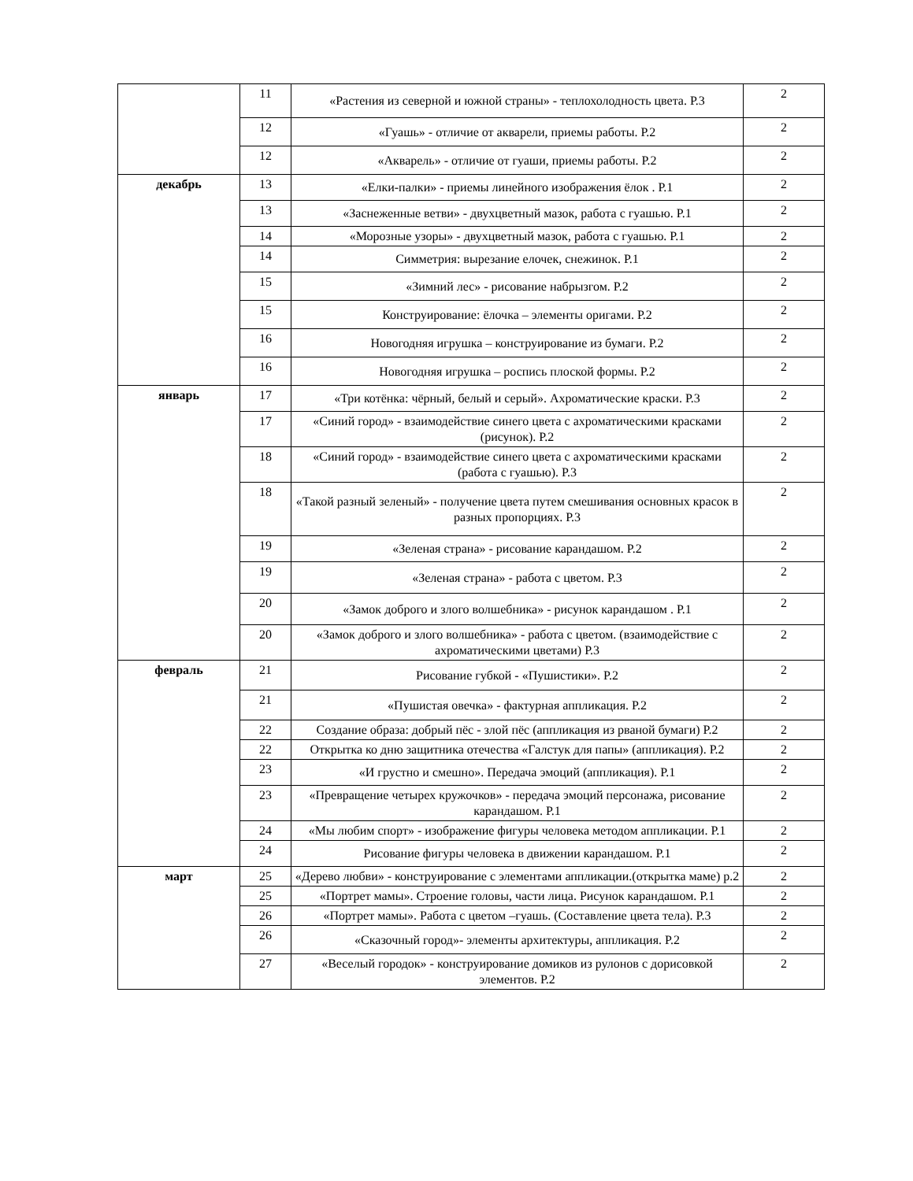| | 11 | «Растения из северной и южной страны» - теплохолодность цвета. Р.3 | 2 |
| | 12 | «Гуашь» - отличие от акварели, приемы работы. Р.2 | 2 |
| | 12 | «Акварель» - отличие от гуаши, приемы работы. Р.2 | 2 |
| декабрь | 13 | «Елки-палки» - приемы линейного изображения ёлок . Р.1 | 2 |
| | 13 | «Заснеженные ветви» - двухцветный мазок, работа с гуашью. Р.1 | 2 |
| | 14 | «Морозные узоры» - двухцветный мазок, работа с гуашью. Р.1 | 2 |
| | 14 | Симметрия: вырезание елочек, снежинок. Р.1 | 2 |
| | 15 | «Зимний лес» - рисование набрызгом. Р.2 | 2 |
| | 15 | Конструирование: ёлочка – элементы оригами. Р.2 | 2 |
| | 16 | Новогодняя игрушка – конструирование из бумаги. Р.2 | 2 |
| | 16 | Новогодняя игрушка – роспись плоской формы. Р.2 | 2 |
| январь | 17 | «Три котёнка: чёрный, белый и серый». Ахроматические краски. Р.3 | 2 |
| | 17 | «Синий город» - взаимодействие синего цвета с ахроматическими красками (рисунок). Р.2 | 2 |
| | 18 | «Синий город» - взаимодействие синего цвета с ахроматическими красками (работа с гуашью). Р.3 | 2 |
| | 18 | «Такой разный зеленый» - получение цвета путем смешивания основных красок в разных пропорциях. Р.3 | 2 |
| | 19 | «Зеленая страна» - рисование карандашом. Р.2 | 2 |
| | 19 | «Зеленая страна» - работа с цветом. Р.3 | 2 |
| | 20 | «Замок доброго и злого волшебника» - рисунок карандашом . Р.1 | 2 |
| | 20 | «Замок доброго и злого волшебника» - работа с цветом. (взаимодействие с ахроматическими цветами) Р.3 | 2 |
| февраль | 21 | Рисование губкой - «Пушистики». Р.2 | 2 |
| | 21 | «Пушистая овечка» - фактурная аппликация. Р.2 | 2 |
| | 22 | Создание образа: добрый пёс - злой пёс (аппликация из рваной бумаги) Р.2 | 2 |
| | 22 | Открытка ко дню защитника отечества «Галстук для папы» (аппликация). Р.2 | 2 |
| | 23 | «И грустно и смешно». Передача эмоций (аппликация). Р.1 | 2 |
| | 23 | «Превращение четырех кружочков» - передача эмоций персонажа, рисование карандашом. Р.1 | 2 |
| | 24 | «Мы любим спорт» - изображение фигуры человека методом аппликации. Р.1 | 2 |
| | 24 | Рисование фигуры человека в движении карандашом. Р.1 | 2 |
| март | 25 | «Дерево любви» - конструирование с элементами аппликации.(открытка маме) р.2 | 2 |
| | 25 | «Портрет мамы». Строение головы, части лица. Рисунок карандашом. Р.1 | 2 |
| | 26 | «Портрет мамы». Работа с цветом –гуашь. (Составление цвета тела). Р.3 | 2 |
| | 26 | «Сказочный город»- элементы архитектуры, аппликация. Р.2 | 2 |
| | 27 | «Веселый городок» - конструирование домиков из рулонов с дорисовкой элементов. Р.2 | 2 |